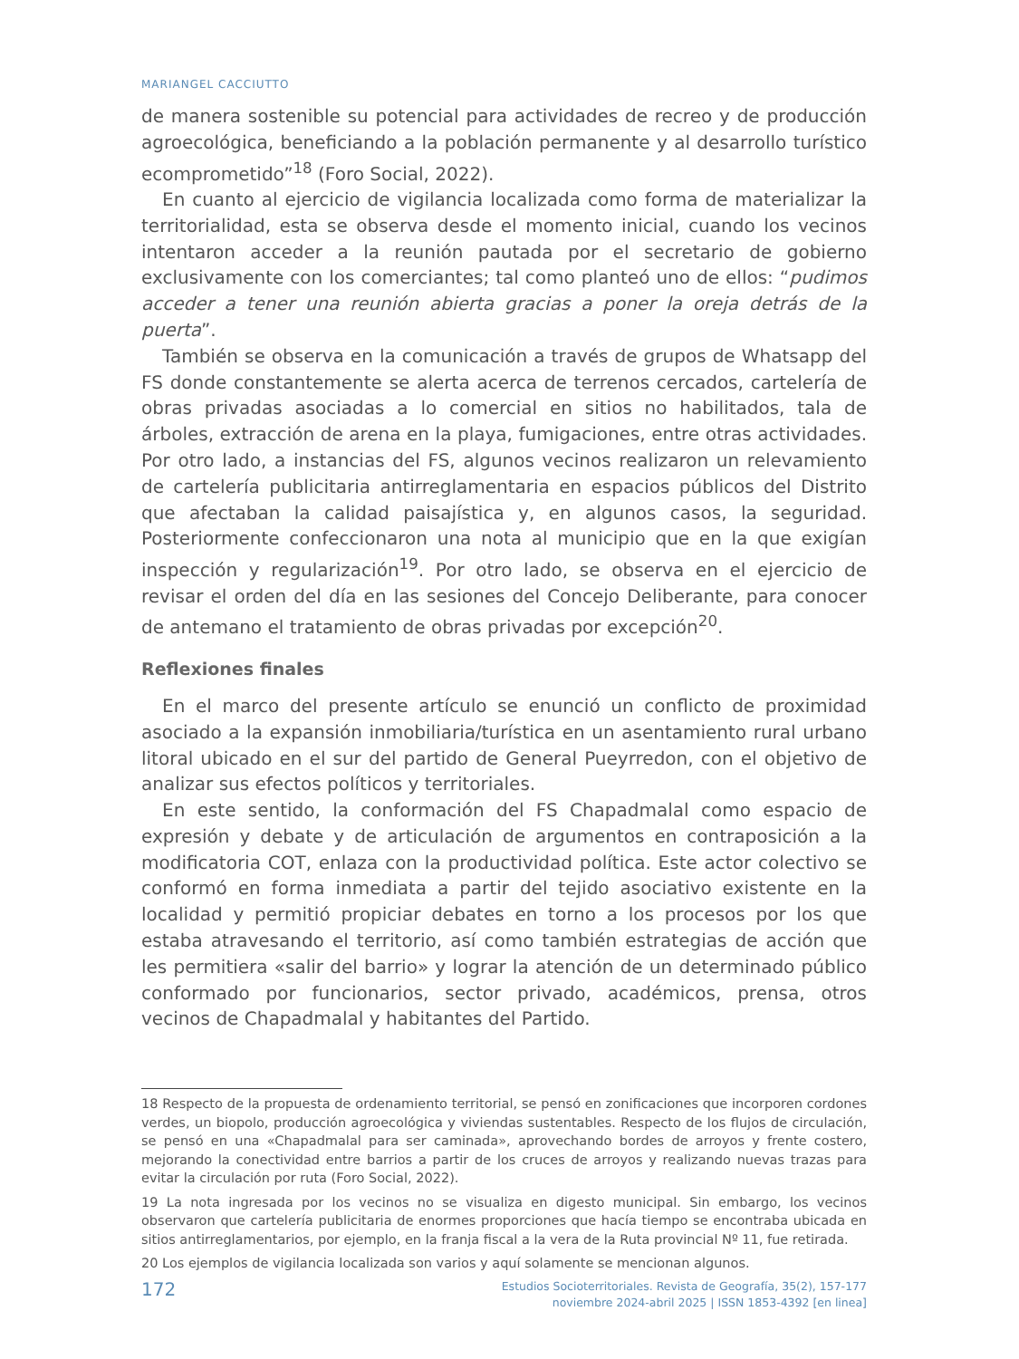MARIANGEL CACCIUTTO
de manera sostenible su potencial para actividades de recreo y de producción agroecológica, beneficiando a la población permanente y al desarrollo turístico ecomprometido”<sup>18</sup> (Foro Social, 2022).
En cuanto al ejercicio de vigilancia localizada como forma de materializar la territorialidad, esta se observa desde el momento inicial, cuando los vecinos intentaron acceder a la reunión pautada por el secretario de gobierno exclusivamente con los comerciantes; tal como planteó uno de ellos: “pudimos acceder a tener una reunión abierta gracias a poner la oreja detrás de la puerta”.
También se observa en la comunicación a través de grupos de Whatsapp del FS donde constantemente se alerta acerca de terrenos cercados, cartelería de obras privadas asociadas a lo comercial en sitios no habilitados, tala de árboles, extracción de arena en la playa, fumigaciones, entre otras actividades. Por otro lado, a instancias del FS, algunos vecinos realizaron un relevamiento de cartelería publicitaria antirreglamentaria en espacios públicos del Distrito que afectaban la calidad paisajística y, en algunos casos, la seguridad. Posteriormente confeccionaron una nota al municipio que en la que exigían inspección y regularización<sup>19</sup>. Por otro lado, se observa en el ejercicio de revisar el orden del día en las sesiones del Concejo Deliberante, para conocer de antemano el tratamiento de obras privadas por excepción<sup>20</sup>.
Reflexiones finales
En el marco del presente artículo se enunció un conflicto de proximidad asociado a la expansión inmobiliaria/turística en un asentamiento rural urbano litoral ubicado en el sur del partido de General Pueyrredon, con el objetivo de analizar sus efectos políticos y territoriales.
En este sentido, la conformación del FS Chapadmalal como espacio de expresión y debate y de articulación de argumentos en contraposición a la modificatoria COT, enlaza con la productividad política. Este actor colectivo se conformó en forma inmediata a partir del tejido asociativo existente en la localidad y permitió propiciar debates en torno a los procesos por los que estaba atravesando el territorio, así como también estrategias de acción que les permitiera «salir del barrio» y lograr la atención de un determinado público conformado por funcionarios, sector privado, académicos, prensa, otros vecinos de Chapadmalal y habitantes del Partido.
18 Respecto de la propuesta de ordenamiento territorial, se pensó en zonificaciones que incorporen cordones verdes, un biopolo, producción agroecológica y viviendas sustentables. Respecto de los flujos de circulación, se pensó en una «Chapadmalal para ser caminada», aprovechando bordes de arroyos y frente costero, mejorando la conectividad entre barrios a partir de los cruces de arroyos y realizando nuevas trazas para evitar la circulación por ruta (Foro Social, 2022).
19 La nota ingresada por los vecinos no se visualiza en digesto municipal. Sin embargo, los vecinos observaron que cartelería publicitaria de enormes proporciones que hacía tiempo se encontraba ubicada en sitios antirreglamentarios, por ejemplo, en la franja fiscal a la vera de la Ruta provincial Nº 11, fue retirada.
20 Los ejemplos de vigilancia localizada son varios y aquí solamente se mencionan algunos.
172
Estudios Socioterritoriales. Revista de Geografía, 35(2), 157-177
noviembre 2024-abril 2025 | ISSN 1853-4392 [en linea]